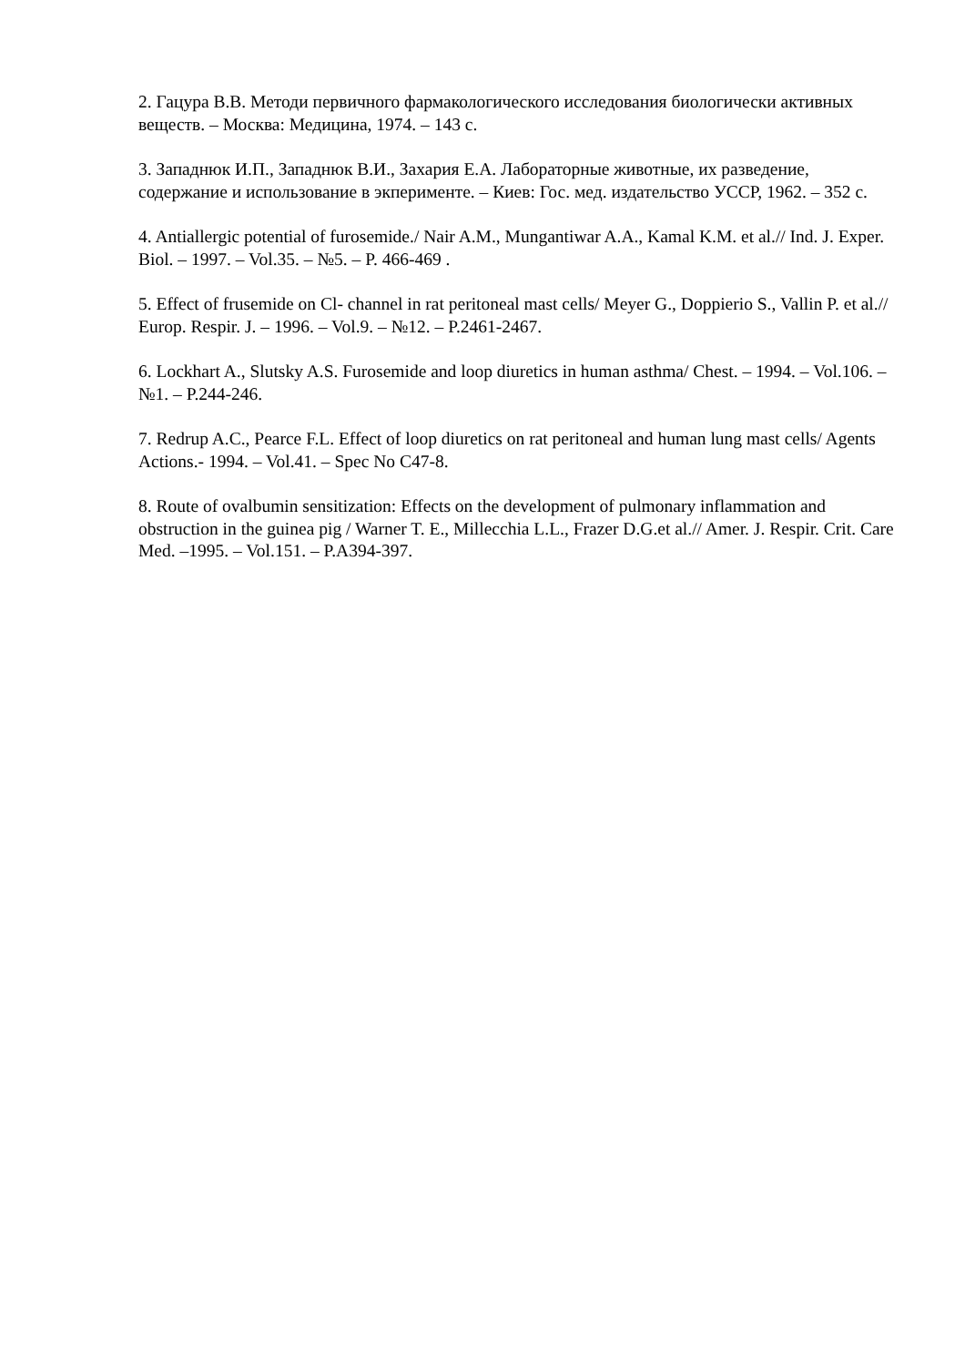2. Гацура В.В. Методи первичного фармакологического исследования биологически активных веществ. – Москва: Медицина, 1974. – 143 с.
3. Западнюк И.П., Западнюк В.И., Захария Е.А. Лабораторные животные, их разведение, содержание и использование в экперименте. – Киев: Гос. мед. издательство УССР, 1962. – 352 с.
4. Antiallergic potential of furosemide./ Nair A.M., Mungantiwar A.A., Kamal K.M. et al.// Ind. J. Exper. Biol. – 1997. – Vol.35. – №5. – P. 466-469 .
5. Effect of frusemide on Cl- channel in rat peritoneal mast cells/ Meyer G., Doppierio S., Vallin P. et al.// Europ. Respir. J. – 1996. – Vol.9. – №12. – P.2461-2467.
6. Lockhart A., Slutsky A.S. Furosemide and loop diuretics in human asthma/ Chest. – 1994. – Vol.106. – №1. – P.244-246.
7. Redrup A.C., Pearce F.L. Effect of loop diuretics on rat peritoneal and human lung mast cells/ Agents Actions.- 1994. – Vol.41. – Spec No C47-8.
8. Route of ovalbumin sensitization: Effects on the development of pulmonary inflammation and obstruction in the guinea pig / Warner T. E., Millecchia L.L., Frazer D.G.et al.// Amer. J. Respir. Crit. Care Med. –1995. – Vol.151. – P.A394-397.